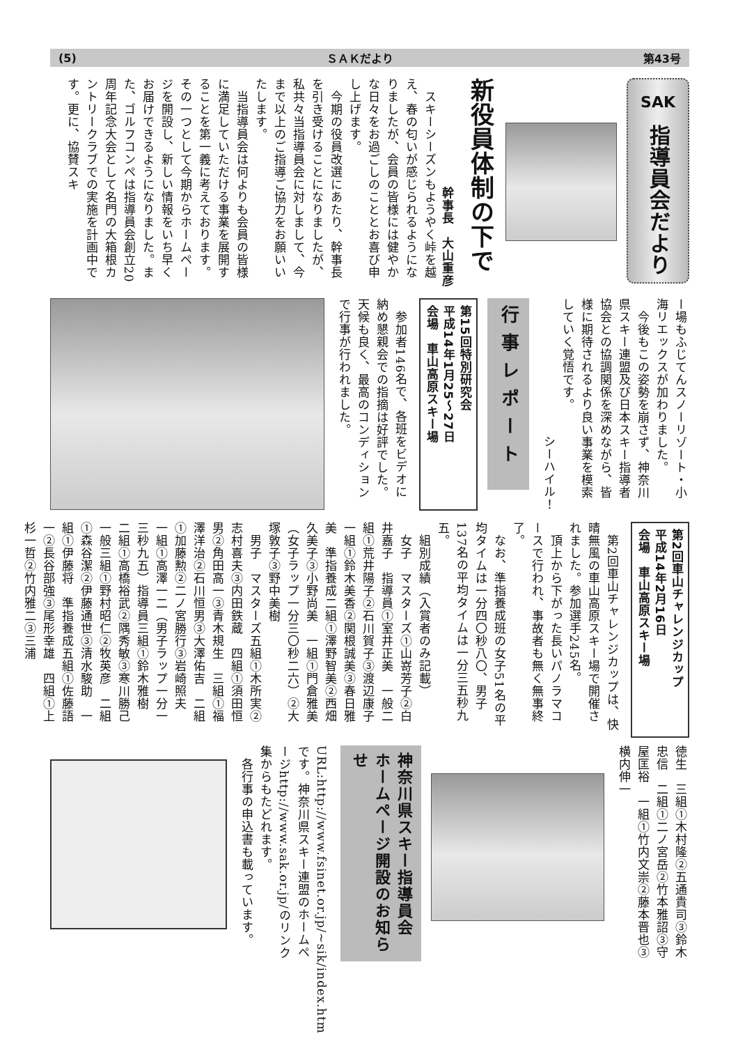(5) ＳＡＫだより 第43号
SAK
指導員会だより
新役員体制の下で
幹事長　大山重彦
　スキーシーズンもようやく峠を越え、春の匂いが感じられるようになりましたが、会員の皆様には健やかな日々をお過ごしのこととお喜び申し上げます。
　今期の役員改選にあたり、幹事長を引き受けることになりましたが、私共々当指導員会に対しまして、今まで以上のご指導ご協力をお願いいたします。
　当指導員会は何よりも会員の皆様に満足していただける事業を展開することを第一義に考えております。その一つとして今期からホームページを開設し、新しい情報をいち早くお届けできるようになりました。また、ゴルフコンペは指導員会創立20周年記念大会として名門の大箱根カントリークラブでの実施を計画中です。更に、協賛スキ
ー場もふじてんスノーリゾート・小海リエックスが加わりました。
　今後もこの姿勢を崩さず、神奈川県スキー連盟及び日本スキー指導者協会との協調関係を深めながら、皆様に期待されるより良い事業を模索していく覚悟です。
シーハイル！
行事レポート
第15回特別研究会
平成14年1月25～27日
会場　車山高原スキー場
　参加者146名で、各班をビデオに納め懇親会での指摘は好評でした。天候も良く、最高のコンディションで行事が行われました。
第2回車山チャレンジカップ
平成14年2月16日
会場　車山高原スキー場
　第2回車山チャレンジカップは、快晴無風の車山高原スキー場で開催されました。参加選手245名。
　頂上から下がった長いパノラマコースで行われ、事故者も無く無事終了。
　なお、準指養成班の女子51名の平均タイムは一分四〇秒八〇、男子137名の平均タイムは一分三五秒九五。
　組別成績（入賞者のみ記載）
　女子　マスターズ①山嵜芳子②白井嘉子　指導員①室井正美　一般二組①荒井陽子②石川賀子③渡辺康子　一組①鈴木美香②関根誠美③春日雅美　準指養成二組①澤野智美②西畑久美子③小野尚美　一組①門倉雅美（女子ラップ一分三〇秒二六）②大塚敦子③野中美樹
　男子　マスターズ五組①木所実②志村喜夫③内田鉄蔵　四組①須田恒男②角田高一③青木規生　三組①福澤洋治②石川恒男③大澤佑吉　二組①加藤勲②二ノ宮勝行③岩崎照夫　一組①高澤一二（男子ラップ一分一三秒九五）指導員三組①鈴木雅樹　二組①高橋裕武②隅秀敏③寒川勝己　一般三組①野村昭仁②牧英彦　二組①森谷潔②伊藤通世③清水駿助　一組①伊藤将　準指養成五組①佐藤語一②長谷部強③尾形幸雄　四組①上杉一哲②竹内雅二③三浦
徳生　三組①木村隆②五通貴司③鈴木忠信　二組①二ノ宮岳②竹本雅詔③守屋匡裕　一組①竹内文崇②藤本晋也③横内伸一
神奈川県スキー指導員会
ホームページ開設のお知らせ
URL:http://www.fsinet.or.jp/~sik/index.htmです。神奈川県スキー連盟のホームページhttp://www.sak.or.jp/のリンク集からもたどれます。
　各行事の申込書も載っています。